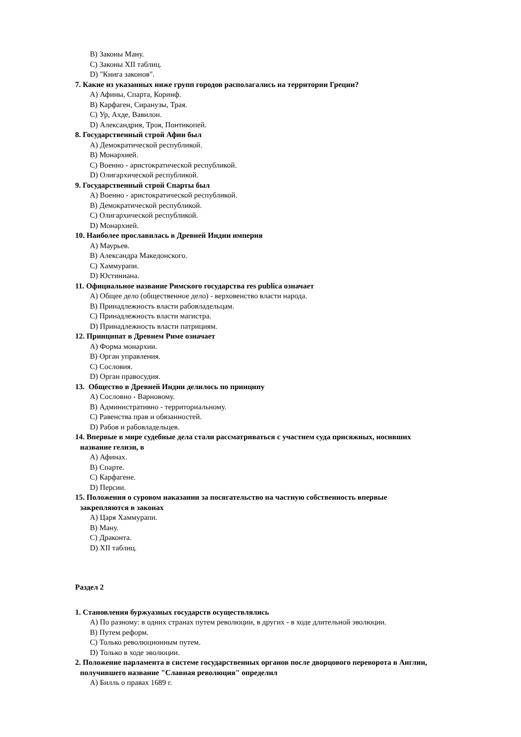B) Законы Ману.
C) Законы XII таблиц.
D) "Книга законов".
7. Какие из указанных ниже групп городов располагались на территории Греции?
A) Афины, Спарта, Коринф.
B) Карфаген, Сиранузы, Трая.
C) Ур, Ахде, Вавилон.
D) Александрия, Троя, Понтикопей.
8. Государственный строй Афин был
A) Демократической республикой.
B) Монархией.
C) Военно - аристократической республикой.
D) Олигархической республикой.
9. Государственный строй Спарты был
A) Военно - аристократической республикой.
B) Демократической республикой.
C) Олигархической республикой.
D) Монархией.
10. Наиболее прославилась в Древней Индии империя
A) Маурьев.
B) Александра Македонского.
C) Хаммурапи.
D) Юстиниана.
11. Официальное название Римского государства res publica означает
A) Общее дело (общественное дело) - верховенство власти народа.
B) Принадлежность власти рабовладельцам.
C) Принадлежность власти магистра.
D) Принадлежность власти патрициям.
12. Принципат в Древнем Риме означает
A) Форма монархии.
B) Орган управления.
C) Сословия.
D) Орган правосудия.
13. Общество в Древней Индии делилось по принципу
A) Сословно - Варновому.
B) Административно - территориальному.
C) Равенства прав и обязанностей.
D) Рабов и рабовладельцев.
14. Впервые в мире судебные дела стали рассматриваться с участием суда присяжных, носивших
название гелиэи, в
A) Афинах.
B) Спарте.
C) Карфагене.
D) Персии.
15. Положения о суровом наказании за посягательство на частную собственность впервые
закрепляются в законах
A) Царя Хаммурапи.
B) Ману.
C) Драконта.
D) XII таблиц.
Раздел 2
1. Становления буржуазных государств осуществлялись
A) По разному: в одних странах путем революции, в других - в ходе длительной эволюции.
B) Путем реформ.
C) Только революционным путем.
D) Только в ходе эволюции.
2. Положение парламента в системе государственных органов после дворцового переворота в Англии,
получившего название "Славная революция" определил
A) Билль о правах 1689 г.